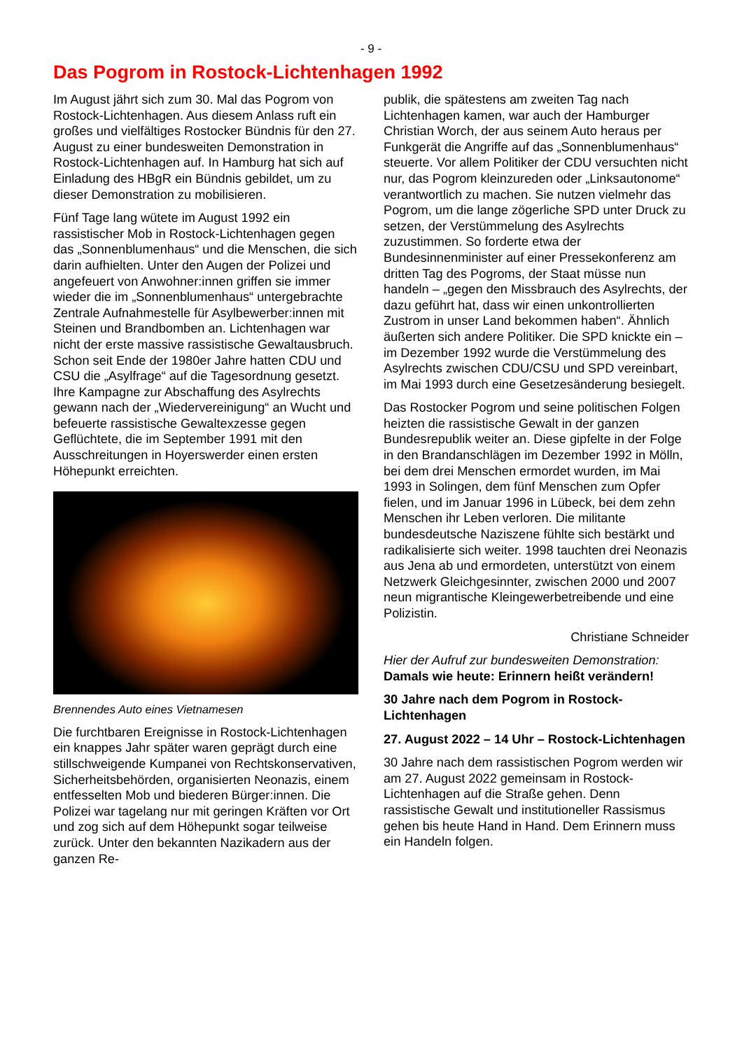- 9 -
Das Pogrom in Rostock-Lichtenhagen 1992
Im August jährt sich zum 30. Mal das Pogrom von Rostock-Lichtenhagen. Aus diesem Anlass ruft ein großes und vielfältiges Rostocker Bündnis für den 27. August zu einer bundesweiten Demonstration in Rostock-Lichtenhagen auf. In Hamburg hat sich auf Einladung des HBgR ein Bündnis gebildet, um zu dieser Demonstration zu mobilisieren.
Fünf Tage lang wütete im August 1992 ein rassistischer Mob in Rostock-Lichtenhagen gegen das „Sonnenblumenhaus“ und die Menschen, die sich darin aufhielten. Unter den Augen der Polizei und angefeuert von Anwohner:innen griffen sie immer wieder die im „Sonnenblumenhaus“ untergebrachte Zentrale Aufnahmestelle für Asylbewerber:innen mit Steinen und Brandbomben an. Lichtenhagen war nicht der erste massive rassistische Gewaltausbruch. Schon seit Ende der 1980er Jahre hatten CDU und CSU die „Asylfrage“ auf die Tagesordnung gesetzt. Ihre Kampagne zur Abschaffung des Asylrechts gewann nach der „Wiedervereinigung“ an Wucht und befeuerte rassistische Gewaltexzesse gegen Geflüchtete, die im September 1991 mit den Ausschreitungen in Hoyerswerder einen ersten Höhepunkt erreichten.
Brennendes Auto eines Vietnamesen
Die furchtbaren Ereignisse in Rostock-Lichtenhagen ein knappes Jahr später waren geprägt durch eine stillschweigende Kumpanei von Rechtskonservativen, Sicherheitsbehörden, organisierten Neonazis, einem entfesselten Mob und biederen Bürger:innen. Die Polizei war tagelang nur mit geringen Kräften vor Ort und zog sich auf dem Höhepunkt sogar teilweise zurück. Unter den bekannten Nazikadern aus der ganzen Re-
publik, die spätestens am zweiten Tag nach Lichtenhagen kamen, war auch der Hamburger Christian Worch, der aus seinem Auto heraus per Funkgerät die Angriffe auf das „Sonnenblumenhaus“ steuerte. Vor allem Politiker der CDU versuchten nicht nur, das Pogrom kleinzureden oder „Linksautonome“ verantwortlich zu machen. Sie nutzen vielmehr das Pogrom, um die lange zögerliche SPD unter Druck zu setzen, der Verstümmelung des Asylrechts zuzustimmen. So forderte etwa der Bundesinnenminister auf einer Pressekonferenz am dritten Tag des Pogroms, der Staat müsse nun handeln – „gegen den Missbrauch des Asylrechts, der dazu geführt hat, dass wir einen unkontrollierten Zustrom in unser Land bekommen haben“. Ähnlich äußerten sich andere Politiker. Die SPD knickte ein – im Dezember 1992 wurde die Verstümmelung des Asylrechts zwischen CDU/CSU und SPD vereinbart, im Mai 1993 durch eine Gesetzesänderung besiegelt.
Das Rostocker Pogrom und seine politischen Folgen heizten die rassistische Gewalt in der ganzen Bundesrepublik weiter an. Diese gipfelte in der Folge in den Brandanschlägen im Dezember 1992 in Mölln, bei dem drei Menschen ermordet wurden, im Mai 1993 in Solingen, dem fünf Menschen zum Opfer fielen, und im Januar 1996 in Lübeck, bei dem zehn Menschen ihr Leben verloren. Die militante bundesdeutsche Naziszene fühlte sich bestärkt und radikalisierte sich weiter. 1998 tauchten drei Neonazis aus Jena ab und ermordeten, unterstützt von einem Netzwerk Gleichgesinnter, zwischen 2000 und 2007 neun migrantische Kleingewerbetreibende und eine Polizistin.
Christiane Schneider
Hier der Aufruf zur bundesweiten Demonstration:
Damals wie heute: Erinnern heißt verändern!
30 Jahre nach dem Pogrom in Rostock-Lichtenhagen
27. August 2022 – 14 Uhr – Rostock-Lichtenhagen
30 Jahre nach dem rassistischen Pogrom werden wir am 27. August 2022 gemeinsam in Rostock-Lichtenhagen auf die Straße gehen. Denn rassistische Gewalt und institutioneller Rassismus gehen bis heute Hand in Hand. Dem Erinnern muss ein Handeln folgen.